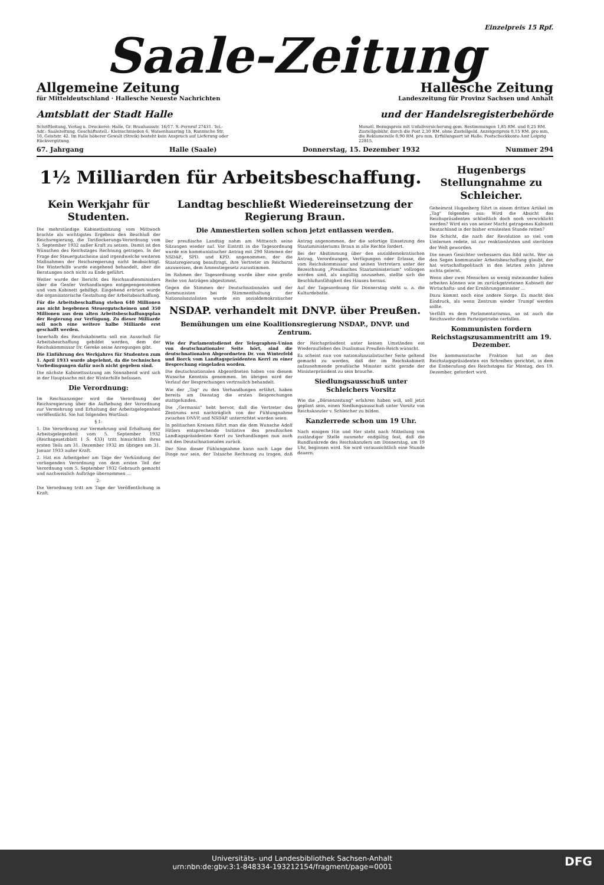Einzelpreis 15 Rpf.
Saale-Zeitung
Allgemeine Zeitung Hallesche Zeitung
für Mitteldeutschland · Hallesche Neueste Nachrichten Landeszeitung für Provinz Sachsen und Anhalt
Amtsblatt der Stadt Halle und der Handelsregisterbehörde
Schriftleitung, Verlag u. Druckerei: Halle, Gr. Brauhausstr. 16/17. S.-Fernruf 27431. Tel.-Adr.: Saalezeitung. Geschäftsstell.: Kleinschmieden 6, Waisenhausring 1b, Rannische Str. 10, Geiststr. 42. Im Falle höherer Gewalt (Streik) besteht kein Anspruch auf Lieferung oder Rückvergütung.
Monatl. Bezugspreis mit Unfallversicherung gem. Bestimmungen 1,85 RM. und 0,25 RM. Zustellgebühr, durch die Post 2,30 RM. ohne Zustellgeld. Anzeigenpreis 0,15 RM. pro mm, die Reklamezeile 0,90 RM. pro mm. Erfüllungsort ist Halle. Postscheckkonto Amt Leipzig 22815.
67. Jahrgang Halle (Saale) Donnerstag, 15. Dezember 1932 Nummer 294
1½ Milliarden für Arbeitsbeschaffung.
Kein Werkjahr für Studenten.
Die mehrstündige Kabinettssitzung vom Mittwoch brachte als wichtigstes Ergebnis den Beschluß der Reichsregierung, die Tariflockerungs-Verordnung vom 5. September 1932 außer Kraft zu setzen. Damit ist den Wünschen des Reichstages Rechnung getragen. In der Frage der Steuergutscheine sind irgendwelche weiteren Maßnahmen der Reichsregierung nicht beabsichtigt. Die Winterhilfe wurde eingehend behandelt, aber die Beratungen noch nicht zu Ende geführt.
Weiter wurde der Bericht des Reichsaußenministers über die Genfer Verhandlungen entgegengenommen und vom Kabinett gebilligt. Eingehend erörtert wurde die organisatorische Gestaltung der Arbeitsbeschaffung.
Für die Arbeitsbeschaffung stehen 640 Millionen aus nicht begebenen Steuergutscheinen und 350 Millionen aus dem alten Arbeitsbeschaffungsplan der Regierung zur Verfügung. Zu dieser Milliarde soll noch eine weitere halbe Milliarde erst geschafft werden.
Innerhalb des Reichskabinetts soll ein Ausschuß für Arbeitsbeschaffung gebildet werden, dem der Reichskommissar Dr. Gereke seine Anregungen gibt.
Die Einführung des Werkjahres für Studenten zum 1. April 1933 wurde abgelehnt, da die technischen Vorbedingungen dafür noch nicht gegeben sind.
Die nächste Kabinettssitzung am Sonnabend wird sich in der Hauptsache mit der Winterhilfe befassen.
Die Verordnung:
Im Reichsanzeiger wird die Verordnung der Reichsregierung über die Aufhebung der Verordnung zur Vermehrung und Erhaltung der Arbeitsgelegenheit veröffentlicht. Sie hat folgenden Wortlaut:
§ 1:
1. Die Verordnung zur Vermehrung und Erhaltung der Arbeitsgelegenheit vom 5. September 1932 (Reichsgesetzblatt I S. 433) tritt hinsichtlich ihres ersten Teils am 31. Dezember 1932 im übrigen am 31. Januar 1933 außer Kraft.
2. Hat ein Arbeitgeber am Tage der Verkündung der vorliegenden Verordnung von dem ersten Teil der Verordnung vom 5. September 1932 Gebrauch gemacht und nachweislich Aufträge übernommen ...
2:
Die Verordnung tritt am Tage der Veröffentlichung in Kraft.
Landtag beschließt Wiedereinsetzung der Regierung Braun.
Die Amnestierten sollen schon jetzt entlassen werden.
Der preußische Landtag nahm am Mittwoch seine Sitzungen wieder auf. Vor Eintritt in die Tagesordnung wurde ein kommunistischer Antrag mit 290 Stimmen der NSDAP., SPD. und KPD. angenommen, der die Staatsregierung beauftragt, ihre Vertreter im Reichsrat anzuweisen, dem Amnestiegesetz zuzustimmen.
Im Rahmen der Tagesordnung wurde über eine große Reihe von Anträgen abgestimmt.
Gegen die Stimmen der Deutschnationalen und der Kommunisten bei Stimmenthaltung der Nationalsozialisten wurde ein sozialdemokratischer Antrag angenommen, der die sofortige Einsetzung des Staatsministeriums Braun in alle Rechte fordert.
Bei der Abstimmung über den sozialdemokratischen Antrag, Verordnungen, Verfügungen oder Erlasse, die vom Reichskommissar und seinen Vertretern unter der Bezeichnung „Preußisches Staatsministerium" vollzogen worden sind, als ungültig anzusehen, stellte sich die Beschlußunfähigkeit des Hauses heraus.
Auf der Tagesordnung für Donnerstag steht u. a. die Kulturdebatte.
NSDAP. verhandelt mit DNVP. über Preußen.
Bemühungen um eine Koalitionsregierung NSDAP., DNVP. und Zentrum.
Wie der Parlamentsdienst der Telegraphen-Union von deutschnationaler Seite hört, sind die deutschnationalen Abgeordneten Dr. von Winterfeld und Borck vom Landtagspräsidenten Kerrl zu einer Besprechung eingeladen worden.
Die deutschnationalen Abgeordneten haben von diesem Wunsche Kenntnis genommen. Im übrigen wird der Verlauf der Besprechungen vertraulich behandelt.
Wie der „Tag" zu den Verhandlungen erfährt, haben bereits am Dienstag die ersten Besprechungen stattgefunden.
Die „Germania" hebt hervor, daß die Vertreter des Zentrums erst nachträglich von der Fühlungnahme zwischen DNVP. und NSDAP. unterrichtet worden seien.
In politischen Kreisen führt man die dem Wunsche Adolf Hitlers entsprechende Initiative des preußischen Landtagspräsidenten Kerrl zu Verhandlungen nun auch mit den Deutschnationalen zurück.
Der Sinn dieser Fühlungnahme kann nach Lage der Dinge nur sein, der Tatsache Rechnung zu tragen, daß der Reichspräsident unter keinen Umständen ein Wiederaufleben des Dualismus Preußen-Reich wünscht.
Es scheint nun von nationalsozialistischer Seite geltend gemacht zu werden, daß der im Reichskabinett aufzunehmende preußische Minister nicht gerade der Ministerpräsident zu sein brauche.
Siedlungsausschuß unter Schleichers Vorsitz
Wie die „Börsenzeitung" erfahren haben will, soll jetzt geplant sein, einen Siedlungsausschuß unter Vorsitz von Reichskanzler v. Schleicher zu bilden.
Kanzlerrede schon um 19 Uhr.
Nach einigem Hin und Her steht nach Mitteilung von zuständiger Stelle nunmehr endgültig fest, daß die Rundfunkrede des Reichskanzlers am Donnerstag, um 19 Uhr, beginnen wird. Sie wird voraussichtlich eine Stunde dauern.
Hugenbergs Stellungnahme zu Schleicher.
Geheimrat Hugenberg führt in einem dritten Artikel im „Tag" folgendes aus: Wird die Absicht des Reichspräsidenten schließlich doch noch verwirklicht werden? Wird ein von seiner Macht getragenes Kabinett Deutschland in der bisher ernstesten Stunde retten?
Die Schicht, die nach der Revolution so viel vom Umlernen redete, ist zur reaktionärsten und sterilsten der Welt geworden.
Die neuen Gesichter verbessern das Bild nicht. Wer an den Segen kommunaler Arbeitsbeschaffung glaubt, der hat wirtschaftspolitisch in den letzten zehn Jahren nichts gelernt.
Wenn aber zwei Menschen so wenig miteinander haben arbeiten können wie im zurückgetretenen Kabinett der Wirtschafts- und der Ernährungsminister ...
Dazu kommt noch eine andere Sorge. Es macht den Eindruck, als wenn Zentrum wieder Trumpf werden sollte.
Verfällt es dem Parlamentarismus, so ist auch die Reichswehr dem Parteigetriebe verfallen.
Kommunisten fordern Reichstagszusammentritt am 19. Dezember.
Die kommunistische Fraktion hat an den Reichstagspräsidenten ein Schreiben gerichtet, in dem die Einberufung des Reichstages für Montag, den 19. Dezember, gefordert wird.
Universitäts- und Landesbibliothek Sachsen-Anhalt
urn:nbn:de:gbv:3:1-848334-193212154/fragment/page=0001 DFG